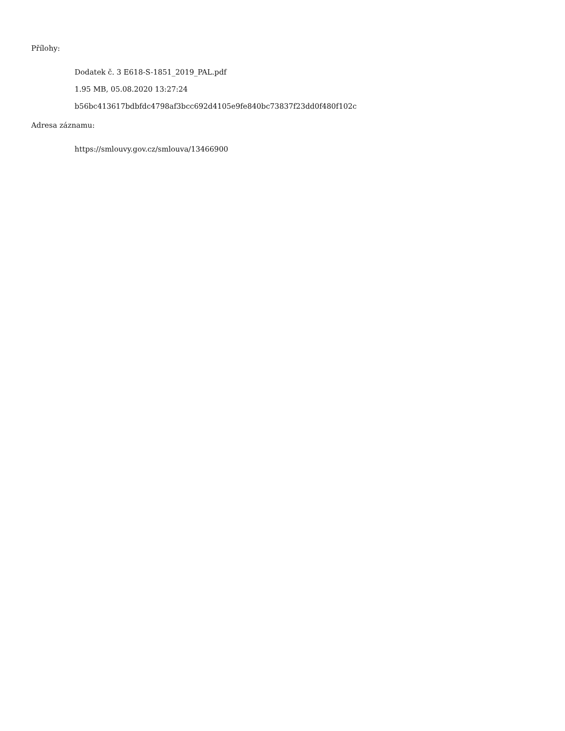Přílohy:
Dodatek č. 3 E618-S-1851_2019_PAL.pdf
1.95 MB, 05.08.2020 13:27:24
b56bc413617bdbfdc4798af3bcc692d4105e9fe840bc73837f23dd0f480f102c
Adresa záznamu:
https://smlouvy.gov.cz/smlouva/13466900